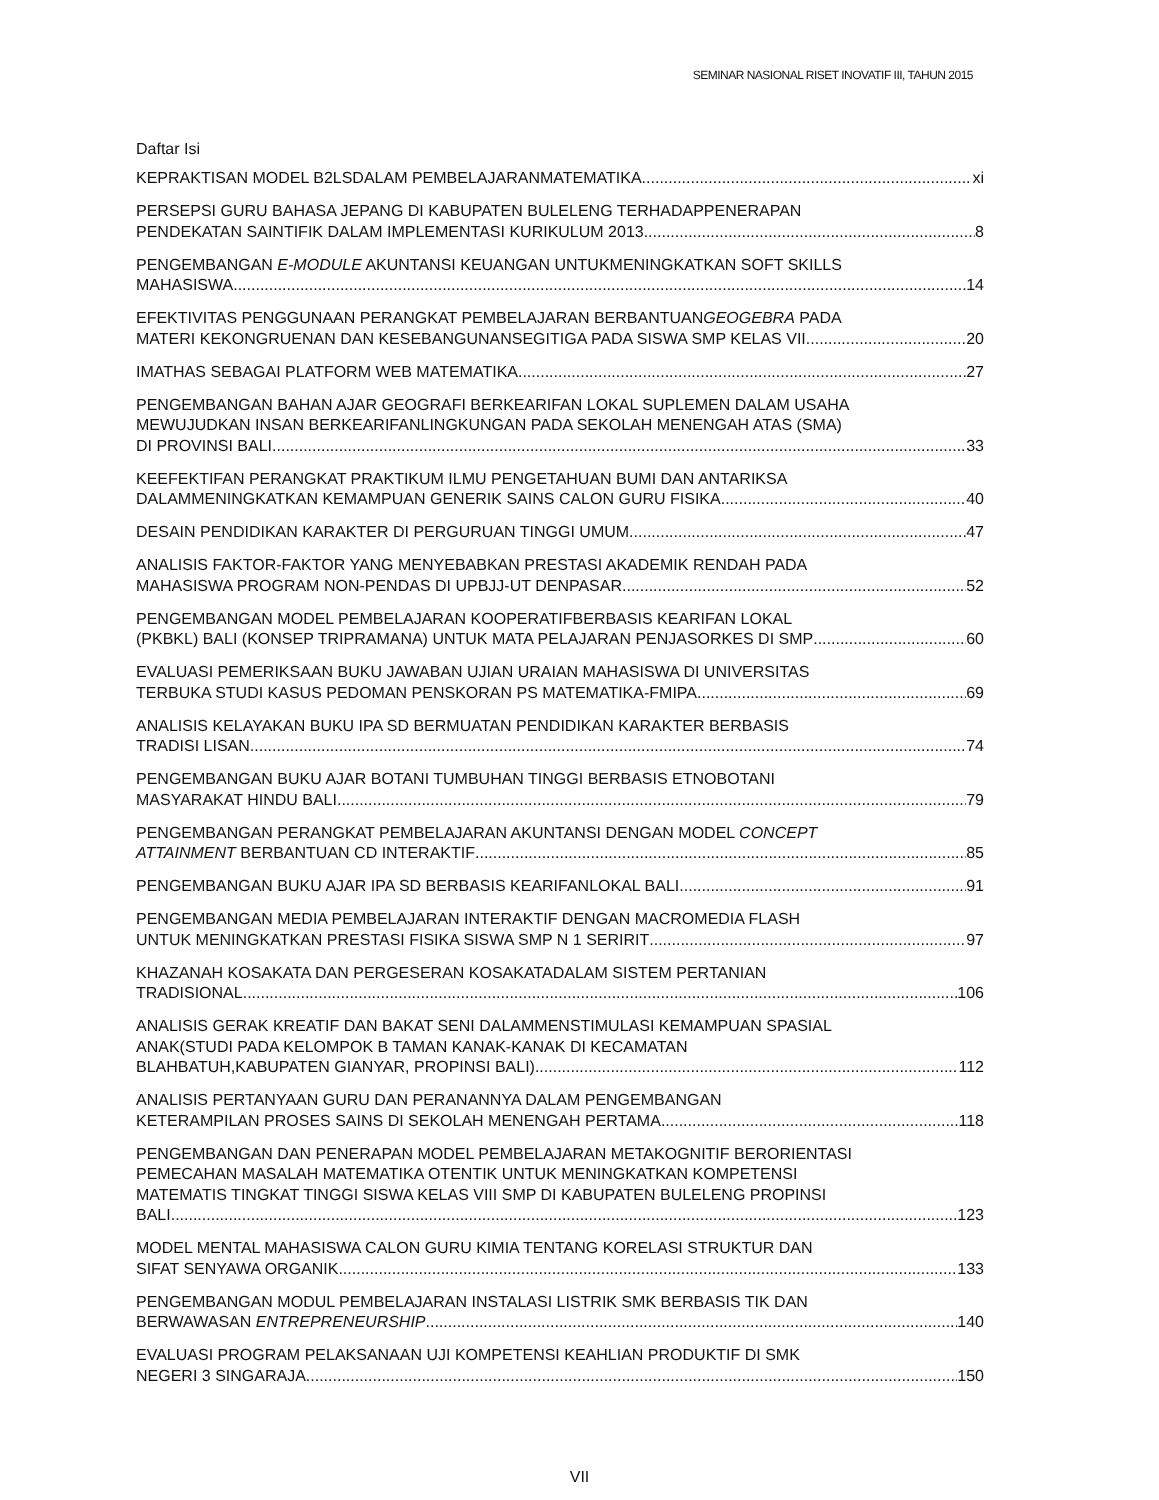SEMINAR NASIONAL RISET INOVATIF III, TAHUN 2015
Daftar Isi
KEPRAKTISAN MODEL B2LSDALAM PEMBELAJARANMATEMATIKA xi
PERSEPSI GURU BAHASA JEPANG DI KABUPATEN BULELENG TERHADAPPENERAPAN
PENDEKATAN SAINTIFIK DALAM IMPLEMENTASI KURIKULUM 2013 8
PENGEMBANGAN E-MODULE AKUNTANSI KEUANGAN UNTUKMENINGKATKAN SOFT SKILLS
MAHASISWA 14
EFEKTIVITAS PENGGUNAAN PERANGKAT PEMBELAJARAN BERBANTUANGEOGEBRA PADA
MATERI KEKONGRUENAN DAN KESEBANGUNANSEGITIGA PADA SISWA SMP KELAS VII 20
IMATHAS SEBAGAI PLATFORM WEB MATEMATIKA 27
PENGEMBANGAN BAHAN AJAR GEOGRAFI BERKEARIFAN LOKAL SUPLEMEN DALAM USAHA
MEWUJUDKAN INSAN BERKEARIFANLINGKUNGAN PADA SEKOLAH MENENGAH ATAS (SMA)
DI PROVINSI BALI 33
KEEFEKTIFAN PERANGKAT PRAKTIKUM ILMU PENGETAHUAN BUMI DAN ANTARIKSA
DALAMMENINGKATKAN KEMAMPUAN GENERIK SAINS CALON GURU FISIKA 40
DESAIN PENDIDIKAN KARAKTER DI PERGURUAN TINGGI UMUM 47
ANALISIS FAKTOR-FAKTOR YANG MENYEBABKAN PRESTASI AKADEMIK RENDAH PADA
MAHASISWA PROGRAM NON-PENDAS DI UPBJJ-UT DENPASAR 52
PENGEMBANGAN MODEL PEMBELAJARAN KOOPERATIFBERBASIS KEARIFAN LOKAL
(PKBKL) BALI (KONSEP TRIPRAMANA) UNTUK MATA PELAJARAN PENJASORKES DI SMP 60
EVALUASI PEMERIKSAAN BUKU JAWABAN UJIAN URAIAN MAHASISWA DI UNIVERSITAS
TERBUKA STUDI KASUS PEDOMAN PENSKORAN PS MATEMATIKA-FMIPA 69
ANALISIS KELAYAKAN BUKU IPA SD BERMUATAN PENDIDIKAN KARAKTER BERBASIS
TRADISI LISAN 74
PENGEMBANGAN BUKU AJAR BOTANI TUMBUHAN TINGGI BERBASIS ETNOBOTANI
MASYARAKAT HINDU BALI 79
PENGEMBANGAN PERANGKAT PEMBELAJARAN AKUNTANSI DENGAN MODEL CONCEPT
ATTAINMENT BERBANTUAN CD INTERAKTIF 85
PENGEMBANGAN BUKU AJAR IPA SD BERBASIS KEARIFANLOKAL BALI 91
PENGEMBANGAN MEDIA PEMBELAJARAN INTERAKTIF DENGAN MACROMEDIA FLASH
UNTUK MENINGKATKAN PRESTASI FISIKA SISWA SMP N 1 SERIRIT 97
KHAZANAH KOSAKATA DAN PERGESERAN KOSAKATADALAM SISTEM PERTANIAN
TRADISIONAL 106
ANALISIS GERAK KREATIF DAN BAKAT SENI DALAMMENSTIMULASI KEMAMPUAN SPASIAL
ANAK(STUDI PADA KELOMPOK B TAMAN KANAK-KANAK DI KECAMATAN
BLAHBATUH,KABUPATEN GIANYAR, PROPINSI BALI) 112
ANALISIS PERTANYAAN GURU DAN PERANANNYA DALAM PENGEMBANGAN
KETERAMPILAN PROSES SAINS DI SEKOLAH MENENGAH PERTAMA 118
PENGEMBANGAN DAN PENERAPAN MODEL PEMBELAJARAN METAKOGNITIF BERORIENTASI
PEMECAHAN MASALAH MATEMATIKA OTENTIK UNTUK MENINGKATKAN KOMPETENSI
MATEMATIS TINGKAT TINGGI SISWA KELAS VIII SMP DI KABUPATEN BULELENG PROPINSI
BALI 123
MODEL MENTAL MAHASISWA CALON GURU KIMIA TENTANG KORELASI STRUKTUR DAN
SIFAT SENYAWA ORGANIK 133
PENGEMBANGAN MODUL PEMBELAJARAN INSTALASI LISTRIK SMK BERBASIS TIK DAN
BERWAWASAN ENTREPRENEURSHIP 140
EVALUASI PROGRAM PELAKSANAAN UJI KOMPETENSI KEAHLIAN PRODUKTIF DI SMK
NEGERI 3 SINGARAJA 150
VII